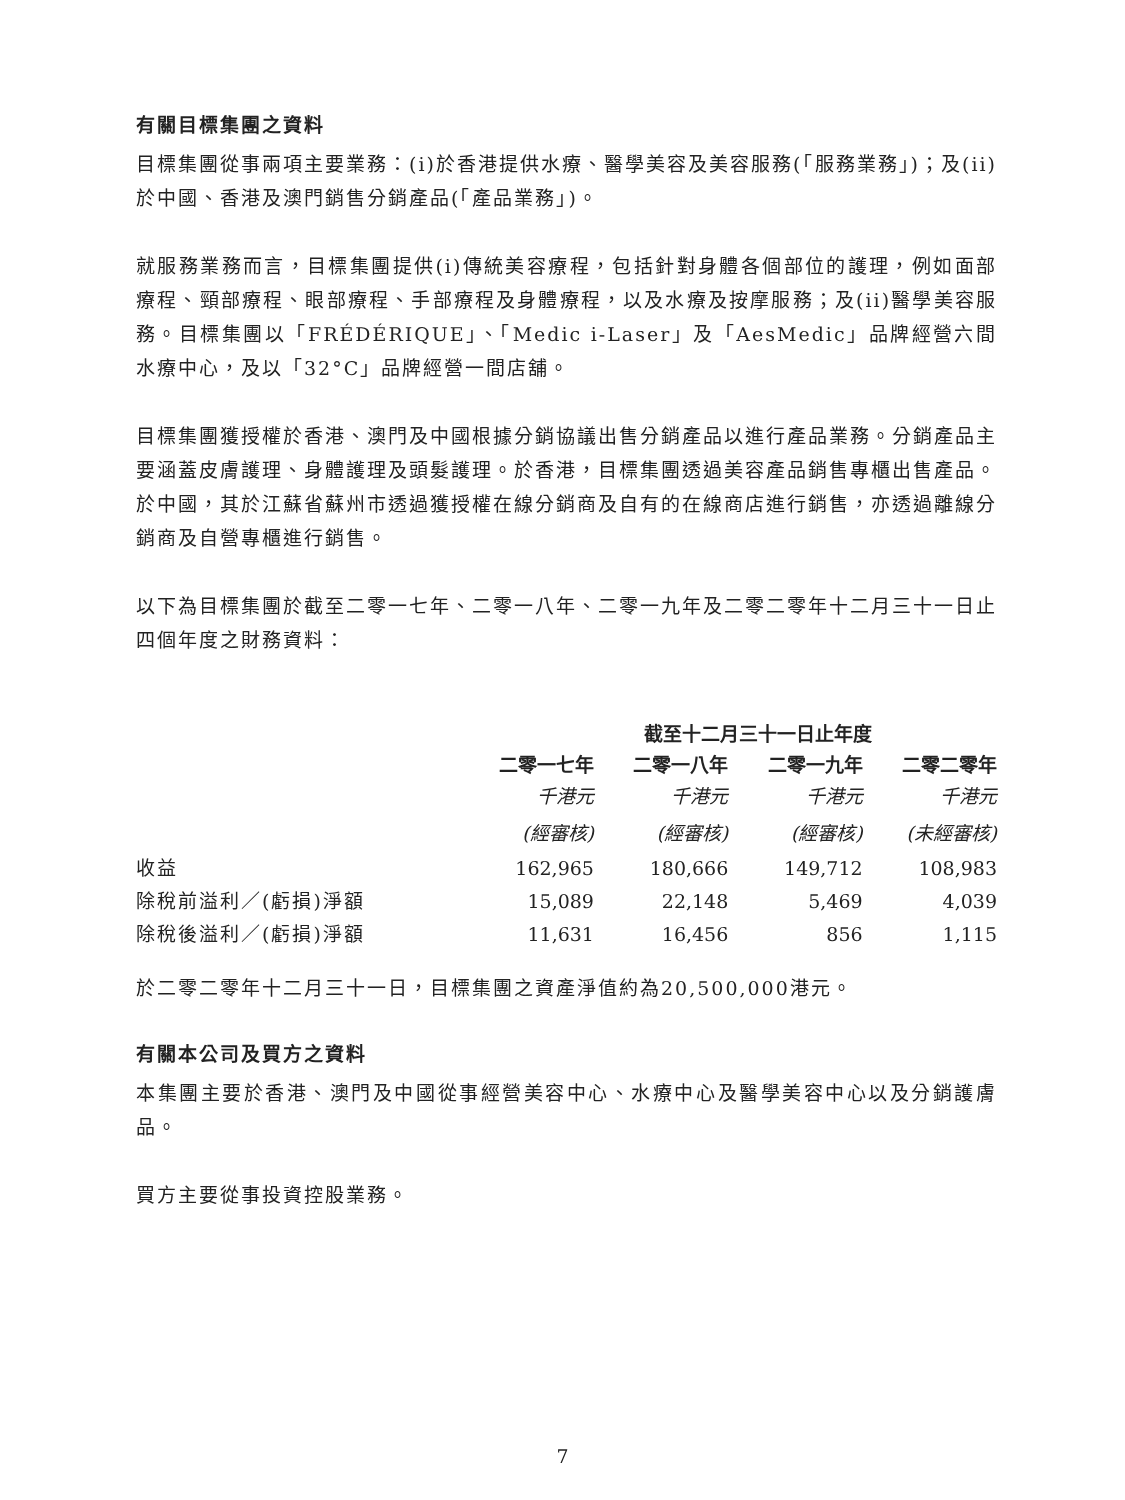有關目標集團之資料
目標集團從事兩項主要業務：(i)於香港提供水療、醫學美容及美容服務(「服務業務」)；及(ii)於中國、香港及澳門銷售分銷產品(「產品業務」)。
就服務業務而言，目標集團提供(i)傳統美容療程，包括針對身體各個部位的護理，例如面部療程、頸部療程、眼部療程、手部療程及身體療程，以及水療及按摩服務；及(ii)醫學美容服務。目標集團以「FRÉDÉRIQUE」、「Medic i-Laser」及「AesMedic」品牌經營六間水療中心，及以「32°C」品牌經營一間店舖。
目標集團獲授權於香港、澳門及中國根據分銷協議出售分銷產品以進行產品業務。分銷產品主要涵蓋皮膚護理、身體護理及頭髮護理。於香港，目標集團透過美容產品銷售專櫃出售產品。於中國，其於江蘇省蘇州市透過獲授權在線分銷商及自有的在線商店進行銷售，亦透過離線分銷商及自營專櫃進行銷售。
以下為目標集團於截至二零一七年、二零一八年、二零一九年及二零二零年十二月三十一日止四個年度之財務資料：
| | 截至十二月三十一日止年度 | | | |
| --- | --- | --- | --- | --- |
| | 二零一七年 | 二零一八年 | 二零一九年 | 二零二零年 |
| | 千港元 | 千港元 | 千港元 | 千港元 |
| | (經審核) | (經審核) | (經審核) | (未經審核) |
| 收益 | 162,965 | 180,666 | 149,712 | 108,983 |
| 除稅前溢利／(虧損)淨額 | 15,089 | 22,148 | 5,469 | 4,039 |
| 除稅後溢利／(虧損)淨額 | 11,631 | 16,456 | 856 | 1,115 |
於二零二零年十二月三十一日，目標集團之資產淨值約為20,500,000港元。
有關本公司及買方之資料
本集團主要於香港、澳門及中國從事經營美容中心、水療中心及醫學美容中心以及分銷護膚品。
買方主要從事投資控股業務。
7